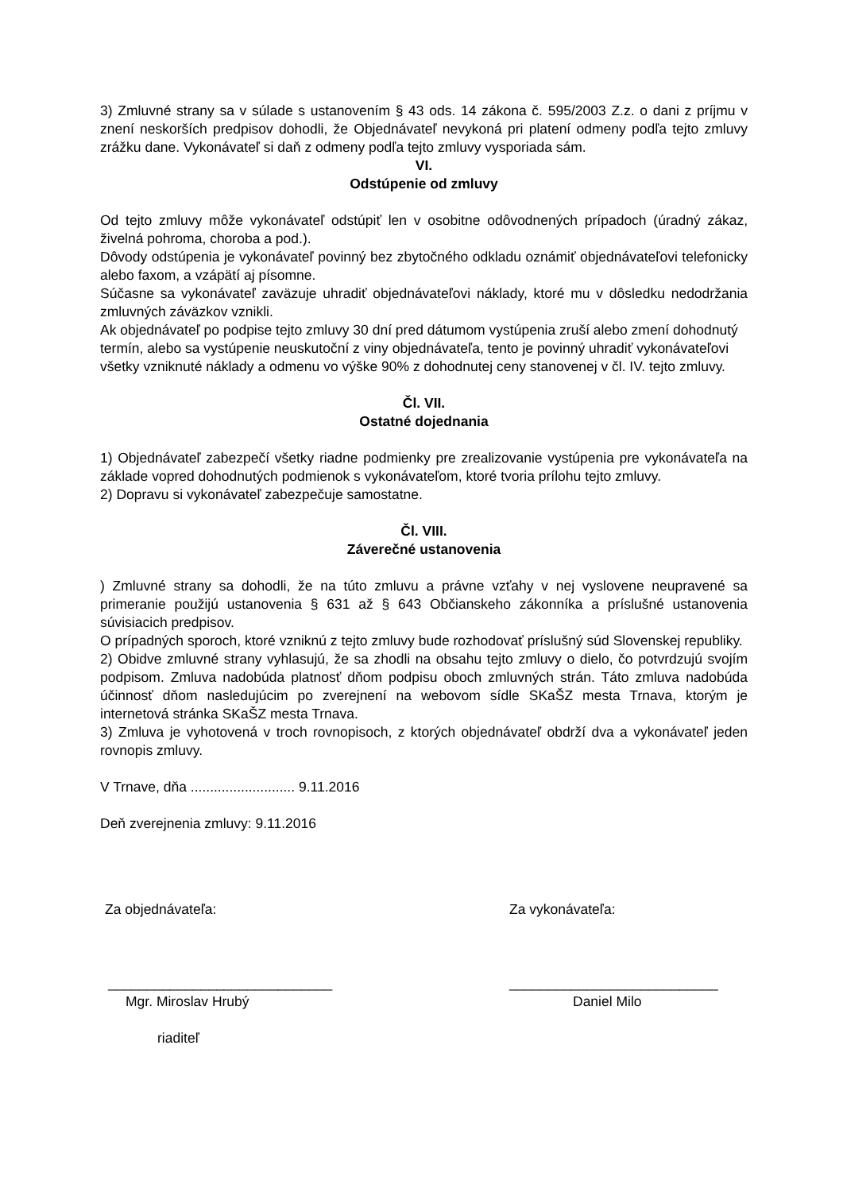3) Zmluvné strany sa v súlade s ustanovením § 43 ods. 14 zákona č. 595/2003 Z.z. o dani z príjmu v znení neskorších predpisov dohodli, že Objednávateľ nevykoná pri platení odmeny podľa tejto zmluvy zrážku dane. Vykonávateľ si daň z odmeny podľa tejto zmluvy vysporiada sám.
VI.
Odstúpenie od zmluvy
Od tejto zmluvy môže vykonávateľ odstúpiť len v osobitne odôvodnených prípadoch (úradný zákaz, živelná pohroma, choroba a pod.).
Dôvody odstúpenia je vykonávateľ povinný bez zbytočného odkladu oznámiť objednávateľovi telefonicky alebo faxom, a vzápätí aj písomne.
Súčasne sa vykonávateľ zaväzuje uhradiť objednávateľovi náklady, ktoré mu v dôsledku nedodržania zmluvných záväzkov vznikli.
Ak objednávateľ po podpise tejto zmluvy 30 dní pred dátumom vystúpenia zruší alebo zmení dohodnutý termín, alebo sa vystúpenie neuskutoční z viny objednávateľa, tento je povinný uhradiť vykonávateľovi všetky vzniknuté náklady a odmenu vo výške 90% z dohodnutej ceny stanovenej v čl. IV. tejto zmluvy.
Čl. VII.
Ostatné dojednania
1) Objednávateľ zabezpečí všetky riadne podmienky pre zrealizovanie vystúpenia pre vykonávateľa na základe vopred dohodnutých podmienok s vykonávateľom, ktoré tvoria prílohu tejto zmluvy.
2) Dopravu si vykonávateľ zabezpečuje samostatne.
Čl. VIII.
Záverečné ustanovenia
) Zmluvné strany sa dohodli, že na túto zmluvu a právne vzťahy v nej vyslovene neupravené sa primeranie použijú ustanovenia § 631 až § 643 Občianskeho zákonníka a príslušné ustanovenia súvisiacich predpisov.
O prípadných sporoch, ktoré vzniknú z tejto zmluvy bude rozhodovať príslušný súd Slovenskej republiky.
2) Obidve zmluvné strany vyhlasujú, že sa zhodli na obsahu tejto zmluvy o dielo, čo potvrdzujú svojím podpisom. Zmluva nadobúda platnosť dňom podpisu oboch zmluvných strán. Táto zmluva nadobúda účinnosť dňom nasledujúcim po zverejnení na webovom sídle SKaŠZ mesta Trnava, ktorým je internetová stránka SKaŠZ mesta Trnava.
3) Zmluva je vyhotovená v troch rovnopisoch, z ktorých objednávateľ obdrží dva a vykonávateľ jeden rovnopis zmluvy.
V Trnave, dňa ........................... 9.11.2016
Deň zverejnenia zmluvy: 9.11.2016
Za objednávateľa: Za vykonávateľa:
_____________________________
___________________________
Mgr. Miroslav Hrubý Daniel Milo
riaditeľ